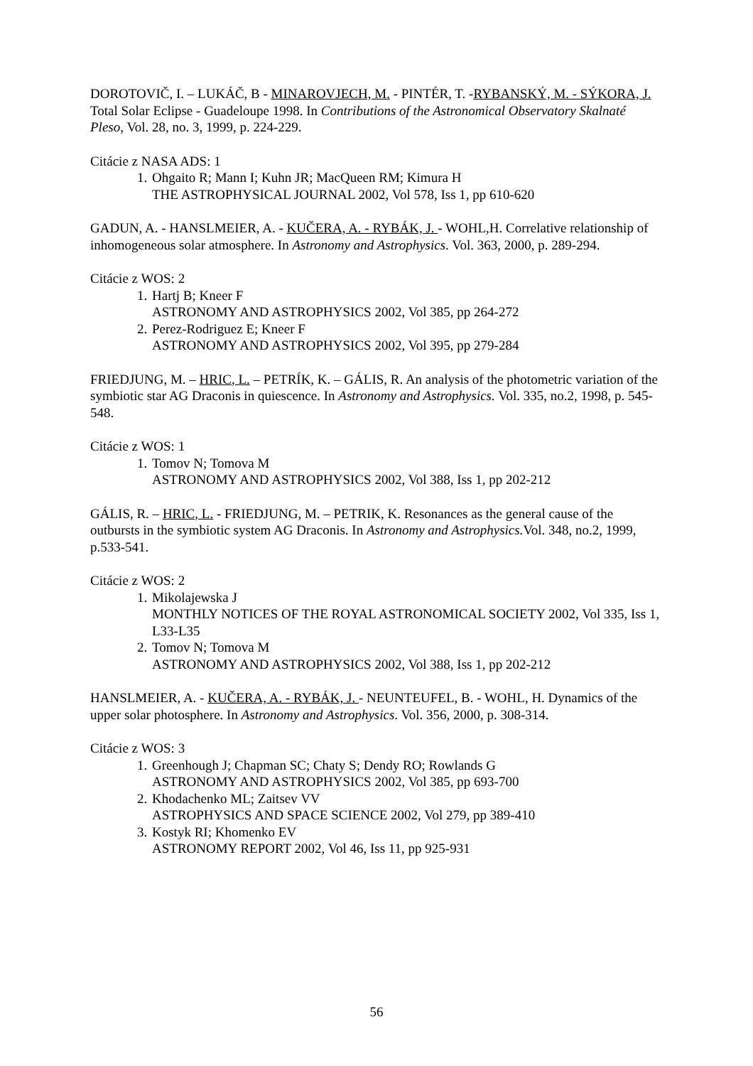DOROTOVIČ, I. – LUKÁČ, B - MINAROVJECH, M. - PINTÉR, T. -RYBANSKÝ, M. - SÝKORA, J. Total Solar Eclipse - Guadeloupe 1998. In Contributions of the Astronomical Observatory Skalnaté Pleso, Vol. 28, no. 3, 1999, p. 224-229.
Citácie z NASA ADS: 1
1. Ohgaito R; Mann I; Kuhn JR; MacQueen RM; Kimura H
THE ASTROPHYSICAL JOURNAL 2002, Vol 578, Iss 1, pp 610-620
GADUN, A. - HANSLMEIER, A. - KUČERA, A. - RYBÁK, J. - WOHL,H. Correlative relationship of inhomogeneous solar atmosphere. In Astronomy and Astrophysics. Vol. 363, 2000, p. 289-294.
Citácie z WOS: 2
1. Hartj B; Kneer F
ASTRONOMY AND ASTROPHYSICS 2002, Vol 385, pp 264-272
2. Perez-Rodriguez E; Kneer F
ASTRONOMY AND ASTROPHYSICS 2002, Vol 395, pp 279-284
FRIEDJUNG, M. – HRIC, L. – PETRÍK, K. – GÁLIS, R. An analysis of the photometric variation of the symbiotic star AG Draconis in quiescence. In Astronomy and Astrophysics. Vol. 335, no.2, 1998, p. 545-548.
Citácie z WOS: 1
1. Tomov N; Tomova M
ASTRONOMY AND ASTROPHYSICS 2002, Vol 388, Iss 1, pp 202-212
GÁLIS, R. – HRIC, L. - FRIEDJUNG, M. – PETRIK, K. Resonances as the general cause of the outbursts in the symbiotic system AG Draconis. In Astronomy and Astrophysics. Vol. 348, no.2, 1999, p.533-541.
Citácie z WOS: 2
1. Mikolajewska J
MONTHLY NOTICES OF THE ROYAL ASTRONOMICAL SOCIETY 2002, Vol 335, Iss 1, L33-L35
2. Tomov N; Tomova M
ASTRONOMY AND ASTROPHYSICS 2002, Vol 388, Iss 1, pp 202-212
HANSLMEIER, A. - KUČERA, A. - RYBÁK, J. - NEUNTEUFEL, B. - WOHL, H. Dynamics of the upper solar photosphere. In Astronomy and Astrophysics. Vol. 356, 2000, p. 308-314.
Citácie z WOS: 3
1. Greenhough J; Chapman SC; Chaty S; Dendy RO; Rowlands G
ASTRONOMY AND ASTROPHYSICS 2002, Vol 385, pp 693-700
2. Khodachenko ML; Zaitsev VV
ASTROPHYSICS AND SPACE SCIENCE 2002, Vol 279, pp 389-410
3. Kostyk RI; Khomenko EV
ASTRONOMY REPORT 2002, Vol 46, Iss 11, pp 925-931
56